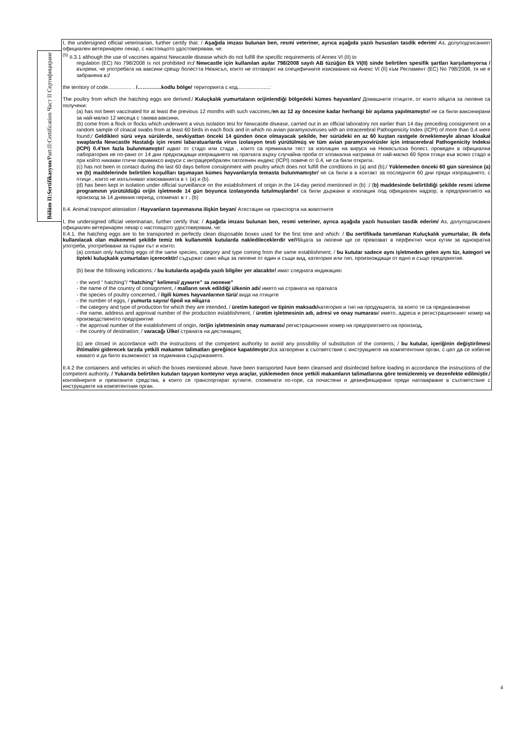Bölüm II:Sertifikasyon/Part:II:Certification Част II Сертифициране
I, the undersigned official veterinarian, further certify that: / Aşağıda imzası bulunan ben, resmi veteriner, ayrıca aşağıda yazılı hususları tasdik ederim/ Аз, долуподписаният официален ветеринарен лекар, с настоящото удостоверявам, че:
<sup>(5)</sup> II.3.1 although the use of vaccines against Newcastle disease which do not fulfill the specific requirements of Annex VI (II) to
regulation (EC) No 798/2008 is not prohibited in:/ Newcastle için kullanılan aşılar 798/2008 sayılı AB tüzüğün Ek VI(II) sinde belirtilen spesifik şartları karşılamıyorsa /въпреки, че употребата на ваксини срещу болестта Нюкясъл, които не отговарят на специфичните изисквания на Анекс VI (II) към Регламент (ЕС) No 798/2008, тя не е забранена в:/
the territory of code………….. . /…………..kodlu bölge/ територията с код......................:
The poultry from which the hatching eggs are derived:/ Kuluçkalık yumurtaların orijinlendiği bölgedeki kümes hayvanları/ Домашните птиците, от които яйцата за люпене са получени:
(a) has not been vaccinated for at least the previous 12 months with such vaccines;/en az 12 ay öncesine kadar herhangi bir aşılama yapılmamıştır/ не са били ваксинирани за най-малко 12 месеца с такива ваксини.
(b) come from a flock or flocks which underwent a virus isolation test for Newcastle disease, carried out in an official laboratory not earlier than 14 day preceding consignment on a random sample of cloacal swabs from at least 60 birds in each flock and in which no avian paramyxoviruses with an intracerebral Pathogenicity Index (ICPI) of more than 0,4 were found;/ Geldikleri sürü veya sürülerde, sevkiyattan önceki 14 günden önce olmayacak şekilde, her sürüdeki en az 60 kuştan rastgele örneklemeyle alınan kloakal swaplarda Newcastle Hastalığı için resmi labaratuarlarda virus izolasyon testi yürütülmüş ve tüm avian paramyxovirüsler için intracerebral Pathogenicity Indeksi (ICPI) 0.4’ten fazla bulunmamıştır/ идват от стадо или стада , които са преминали тест за изолация на вируса на Нюкясълска болест, проведен в официална лаборатория не по-рано от 14 дни предхождащи изпращането на пратката върху случайна проба от клоакална натривка от най-малко 60 броя птици във всяко стадо и при който никакви птичи парамиксо вируси с интрацеребрален патогенен индекс (ICPI) повече от 0.4, не са били открити.
(c) has not been in contact during the last 60 days before consignment with poultry which does not fulfill the conditions in (a) and (b);/ Yüklemeden önceki 60 gün süresince (a) ve (b) maddelerinde belirtilen koşullları taşımayan kümes hayvanlarıyla temasta bulunmamıştır/ не са били в в контакт за последните 60 дни преди изпращането, с птици , които не изпълняват изискванията в т. (а) и (b).
(d) has been kept in isolation under official surveillance on the establishment of origin in the 14-day period mentioned in (b) ;/ (b) maddesinde belirtildiği şekilde resmi izleme programının yürütüldüğü orijin işletmede 14 gün boyunca izolasyonda tutulmuşlardır/ са били държани в изолация под официален надзор, в предприятието на произход за 14 дневния период, споменат в т . (b)
II.4. Animal transport attestation / Hayvanların taşınmasına ilişkin beyan/ Атестация на транспорта на животните
I, the undersigned official veterinarian, further certify that: / Aşağıda imzası bulunan ben, resmi veteriner, ayrıca aşağıda yazılı hususları tasdik ederim/ Аз, долуподписания официален ветеринарен лекар с настоящото удостоверявам, че:
II.4.1. the hatching eggs are to be transported in perfectly clean disposable boxes used for the first time and which: / Bu sertifikada tanımlanan Kuluçkalık yumurtalar, ilk defa kullanılacak olan mükemmel şekilde temiz tek kullanımlık kutularda nakledileceklerdir ve/Яйцата за люпене ще се превозват в перфектно чиси кутии за еднократна употреба, употребявани за първи път и които:
(a) contain only hatching eggs of the same species, category and type coming from the same establishment; / bu kutular sadece aynı işletmeden gelen aynı tür, kategori ve tipteki kuluçkalık yumurtaları içerecektir/ съдържат само яйца за люпене от един и същи вид, категория или тип, произхождащи от едно и също предприятие.
(b) bear the following indications: / bu kutularda aşağıda yazılı bilgiler yer alacaktır/ имат следната индикация:
- the word “ hatching”/ “hatching” kelimesi/ думите” за люпене”
- the name of the country of consignment, / malların sevk edildiği ülkenin adı/ името на страната на пратката
- the species of poultry concerned, / ilgili kümes hayvanlarının türü/ вида на птиците
- the number of eggs, / yumurta sayısı/ брой на яйцата
- the category and type of production for which they are intended, / üretim kategori ve tipinin maksadı/категория и тип на продукцията, за която те са предназначени
- the name, address and approval number of the production establishment, / üretim işletmesinin adı, adresi ve onay numarası/ името, адреса и регистрационниет номер на производственото предприятие
- the approval number of the establishment of origin, /orijin işletmesinin onay numarası/ регистрационния номер на предприятието на произход,
- the country of destination; / varacağı Ülke/ страната на дестинация;
(c) are closed in accordance with the instructions of the competent authority to avoid any possibility of substitution of the contents; / bu kutular, içeriğinin değiştirilmesi ihtimalini giderecek tarzda yetkili makamın talimatları gereğince kapatılmıştır;/са затворени в съответствие с инструкциите на компетентния орган, с цел да се избегне каквато и да било възможност за подмянана съдържанието.
II.4.2 the containers and vehicles in which the boxes mentioned above. have been transported have been cleansed and disinfected before loading in accordance the instructions of the competent authority. / Yukarıda belirtilen kutuları taşıyan konteynır veya araçlar, yüklemeden önce yetkili makamların talimatlarına göre temizlenmiş ve dezenfekte edilmiştir./ контейнерите и превозните средства, в които се транспортират кутиите, споменати по-горе, са почистени и дезинфекцирани преди натоварване в съответствие с инструкциите на компетентния орган.
4